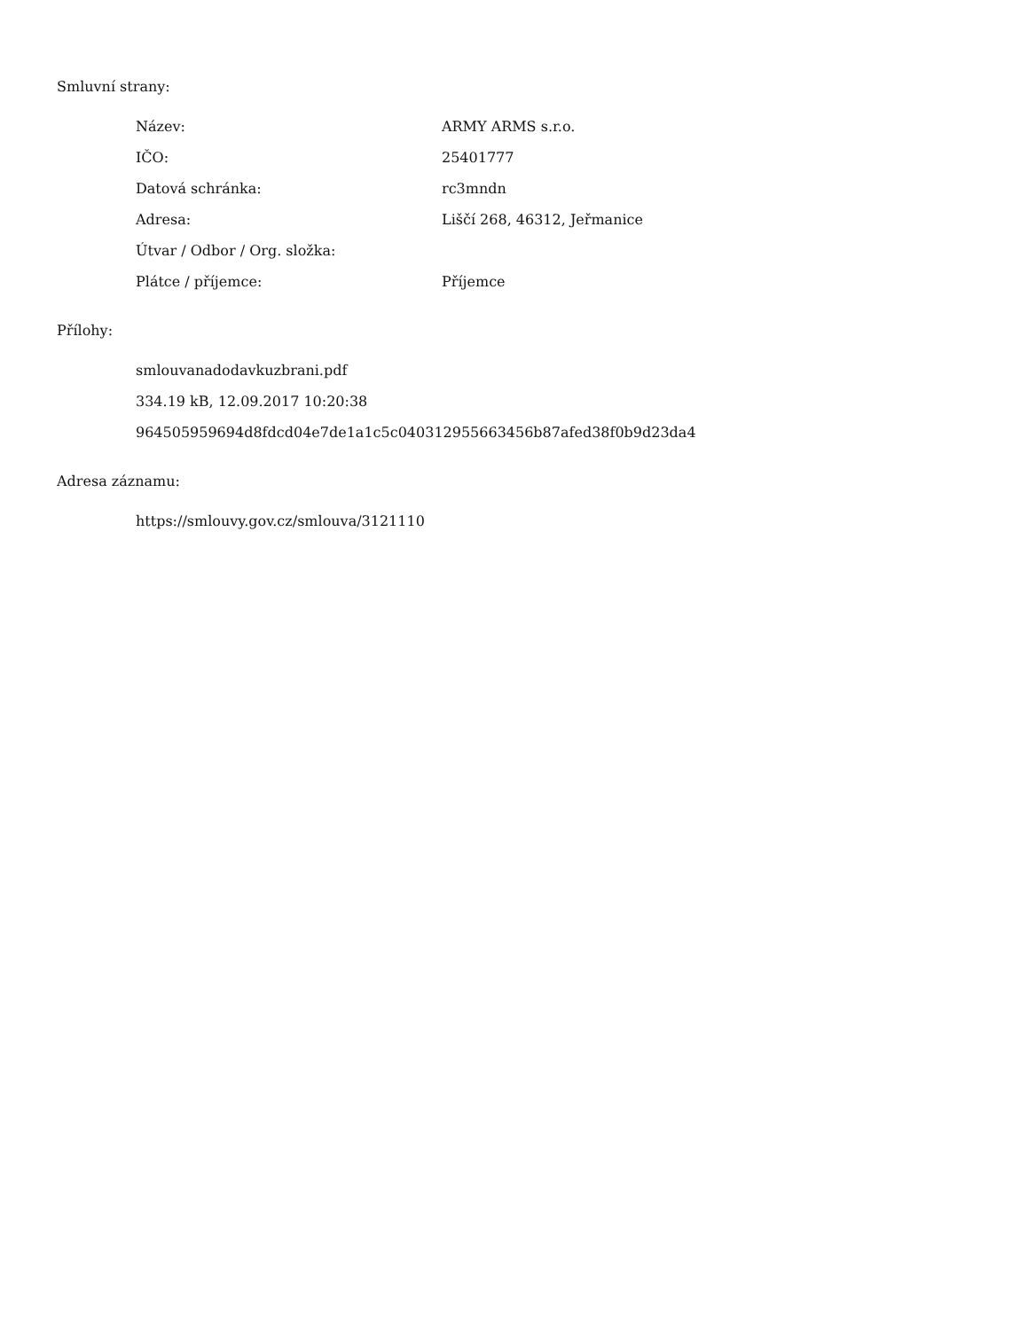Smluvní strany:
| Název: | ARMY ARMS s.r.o. |
| IČO: | 25401777 |
| Datová schránka: | rc3mndn |
| Adresa: | Liščí 268, 46312, Jeřmanice |
| Útvar / Odbor / Org. složka: | |
| Plátce / příjemce: | Příjemce |
Přílohy:
smlouvanadodavkuzbrani.pdf
334.19 kB, 12.09.2017 10:20:38
964505959694d8fdcd04e7de1a1c5c040312955663456b87afed38f0b9d23da4
Adresa záznamu:
https://smlouvy.gov.cz/smlouva/3121110